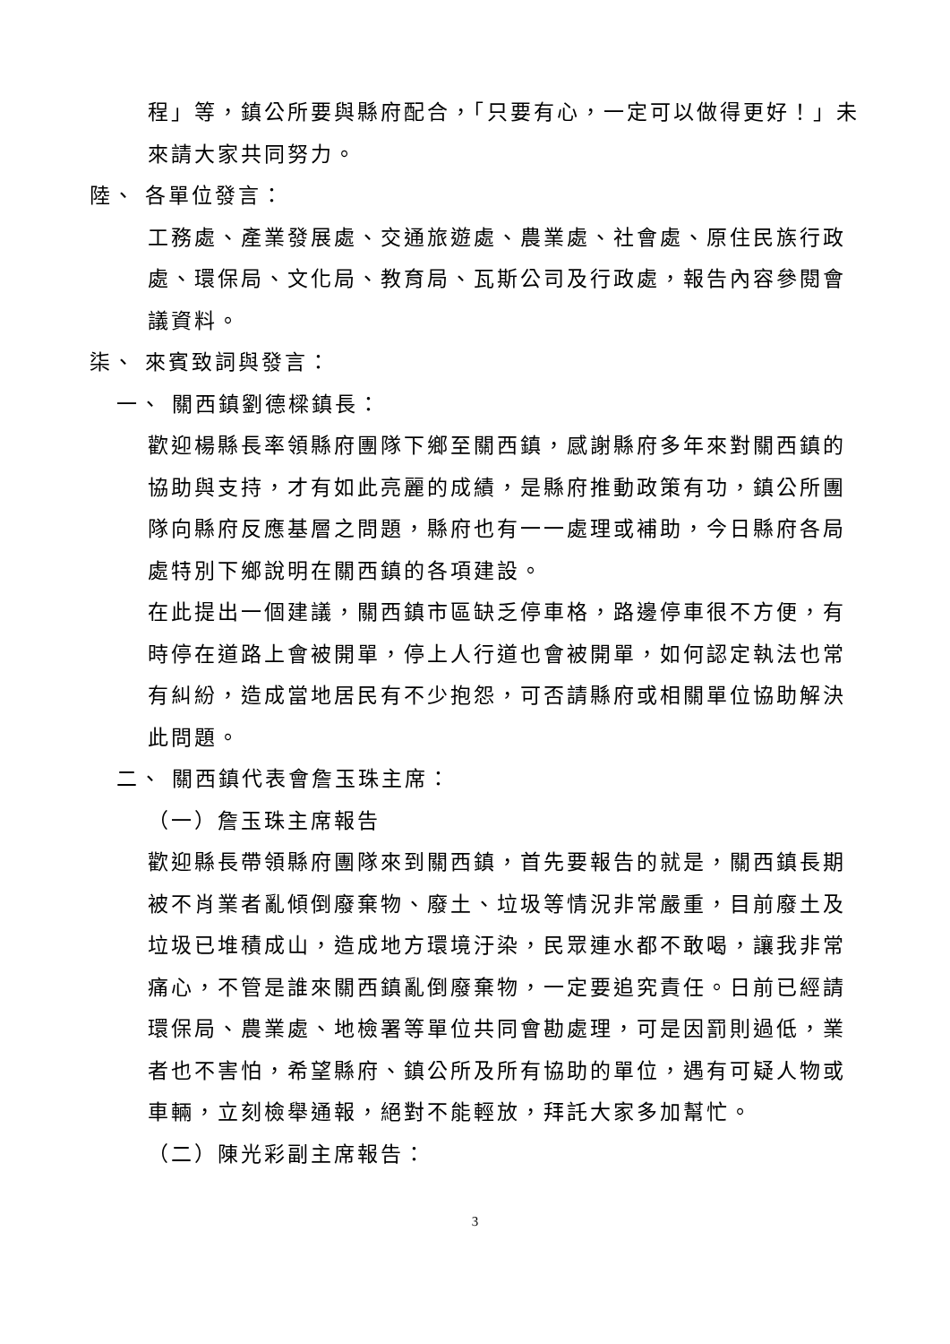程」等，鎮公所要與縣府配合，「只要有心，一定可以做得更好！」未來請大家共同努力。
陸、 各單位發言：
工務處、產業發展處、交通旅遊處、農業處、社會處、原住民族行政處、環保局、文化局、教育局、瓦斯公司及行政處，報告內容參閱會議資料。
柒、 來賓致詞與發言：
一、 關西鎮劉德樑鎮長：
歡迎楊縣長率領縣府團隊下鄉至關西鎮，感謝縣府多年來對關西鎮的協助與支持，才有如此亮麗的成績，是縣府推動政策有功，鎮公所團隊向縣府反應基層之問題，縣府也有一一處理或補助，今日縣府各局處特別下鄉說明在關西鎮的各項建設。
在此提出一個建議，關西鎮市區缺乏停車格，路邊停車很不方便，有時停在道路上會被開單，停上人行道也會被開單，如何認定執法也常有糾紛，造成當地居民有不少抱怨，可否請縣府或相關單位協助解決此問題。
二、 關西鎮代表會詹玉珠主席：
（一）詹玉珠主席報告
歡迎縣長帶領縣府團隊來到關西鎮，首先要報告的就是，關西鎮長期被不肖業者亂傾倒廢棄物、廢土、垃圾等情況非常嚴重，目前廢土及垃圾已堆積成山，造成地方環境汙染，民眾連水都不敢喝，讓我非常痛心，不管是誰來關西鎮亂倒廢棄物，一定要追究責任。日前已經請環保局、農業處、地檢署等單位共同會勘處理，可是因罰則過低，業者也不害怕，希望縣府、鎮公所及所有協助的單位，遇有可疑人物或車輛，立刻檢舉通報，絕對不能輕放，拜託大家多加幫忙。
（二）陳光彩副主席報告：
3